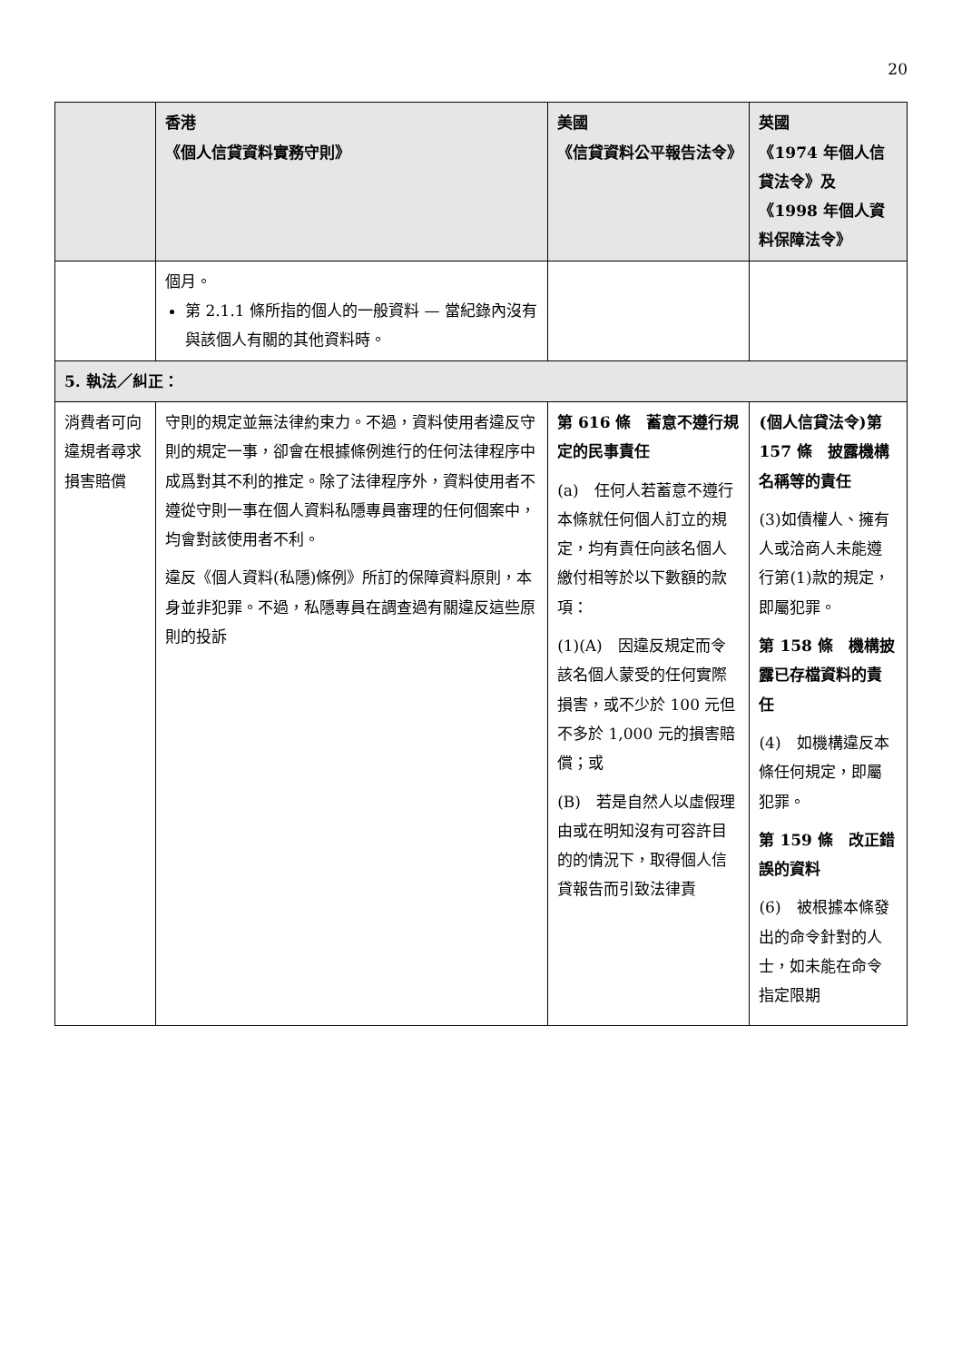20
| | 香港 《個人信貸資料實務守則》 | 美國 《信貸資料公平報告法令》 | 英國 《1974 年個人信貸法令》及 《1998 年個人資料保障法令》 |
| --- | --- | --- | --- |
| | 個月。 第 2.1.1 條所指的個人的一般資料 — 當紀錄內沒有與該個人有關的其他資料時。 | | |
| 5. 執法／糾正： | | | |
| 消費者可向違規者尋求損害賠償 | 守則的規定並無法律約束力。不過，資料使用者違反守則的規定一事，卻會在根據條例進行的任何法律程序中成爲對其不利的推定。除了法律程序外，資料使用者不遵從守則一事在個人資料私隱專員審理的任何個案中，均會對該使用者不利。 違反《個人資料(私隱)條例》所訂的保障資料原則，本身並非犯罪。不過，私隱專員在調查過有關違反這些原則的投訴 | 第 616 條 蓄意不遵行規定的民事責任 (a) 任何人若蓄意不遵行本條就任何個人訂立的規定，均有責任向該名個人繳付相等於以下數額的款項： (1)(A) 因違反規定而令該名個人蒙受的任何實際損害，或不少於 100 元但不多於 1,000 元的損害賠償；或 (B) 若是自然人以虛假理由或在明知沒有可容許目的的情況下，取得個人信貸報告而引致法律責 | (個人信貸法令)第 157 條 披露機構名稱等的責任 (3)如債權人、擁有人或洽商人未能遵行第(1)款的規定，即屬犯罪。 第 158 條 機構披露已存檔資料的責任 (4) 如機構違反本條任何規定，即屬犯罪。 第 159 條 改正錯誤的資料 (6) 被根據本條發出的命令針對的人士，如未能在命令指定限期 |